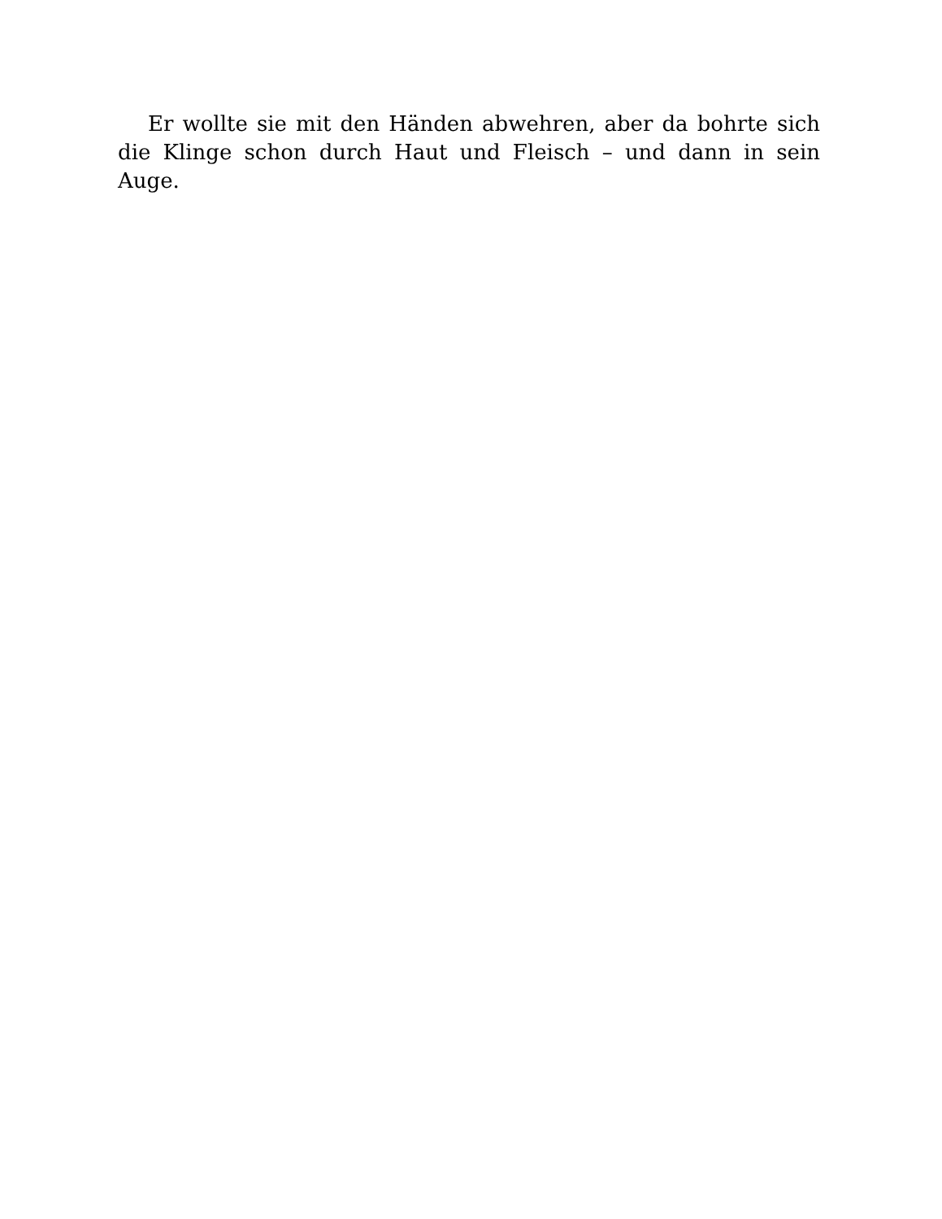Er wollte sie mit den Händen abwehren, aber da bohrte sich die Klinge schon durch Haut und Fleisch – und dann in sein Auge.